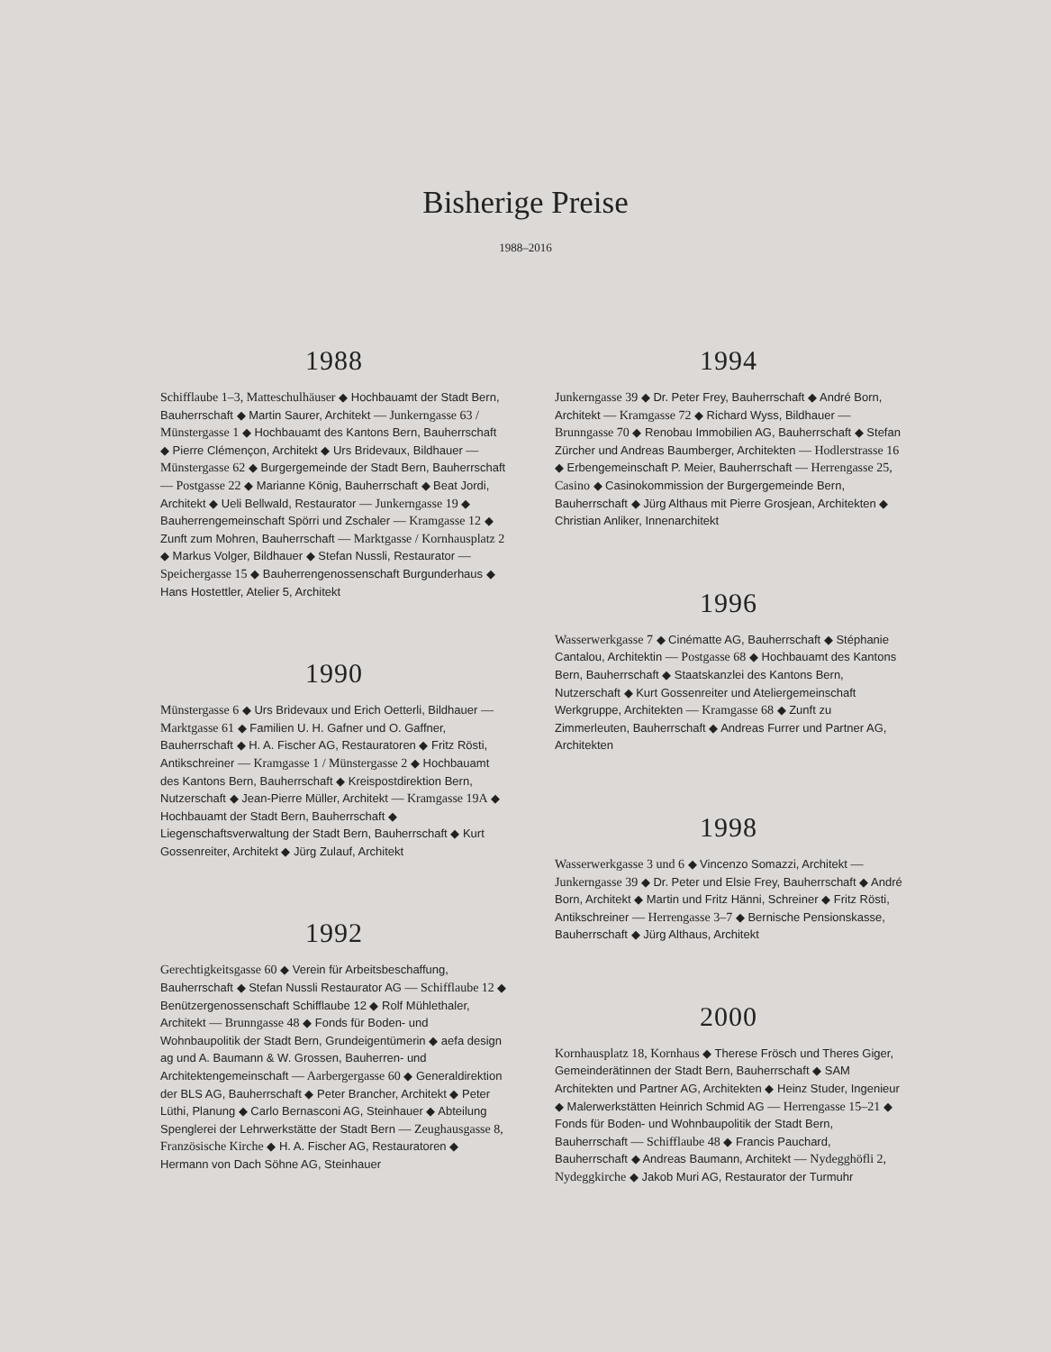Bisherige Preise
1988–2016
1988
Schifflaube 1–3, Matteschulhäuser ◆ Hochbauamt der Stadt Bern, Bauherrschaft ◆ Martin Saurer, Architekt — Junkerngasse 63 / Münstergasse 1 ◆ Hochbauamt des Kantons Bern, Bauherrschaft ◆ Pierre Clémençon, Architekt ◆ Urs Bridevaux, Bildhauer — Münstergasse 62 ◆ Burgergemeinde der Stadt Bern, Bauherrschaft — Postgasse 22 ◆ Marianne König, Bauherrschaft ◆ Beat Jordi, Architekt ◆ Ueli Bellwald, Restaurator — Junkerngasse 19 ◆ Bauherrengemeinschaft Spörri und Zschaler — Kramgasse 12 ◆ Zunft zum Mohren, Bauherrschaft — Marktgasse / Kornhausplatz 2 ◆ Markus Volger, Bildhauer ◆ Stefan Nussli, Restaurator — Speichergasse 15 ◆ Bauherrengenossenschaft Burgunderhaus ◆ Hans Hostettler, Atelier 5, Architekt
1990
Münstergasse 6 ◆ Urs Bridevaux und Erich Oetterli, Bildhauer — Marktgasse 61 ◆ Familien U. H. Gafner und O. Gaffner, Bauherrschaft ◆ H. A. Fischer AG, Restauratoren ◆ Fritz Rösti, Antikschreiner — Kramgasse 1 / Münstergasse 2 ◆ Hochbauamt des Kantons Bern, Bauherrschaft ◆ Kreispostdirektion Bern, Nutzerschaft ◆ Jean-Pierre Müller, Architekt — Kramgasse 19A ◆ Hochbauamt der Stadt Bern, Bauherrschaft ◆ Liegenschaftsverwaltung der Stadt Bern, Bauherrschaft ◆ Kurt Gossenreiter, Architekt ◆ Jürg Zulauf, Architekt
1992
Gerechtigkeitsgasse 60 ◆ Verein für Arbeitsbeschaffung, Bauherrschaft ◆ Stefan Nussli Restaurator AG — Schifflaube 12 ◆ Benützergenossenschaft Schifflaube 12 ◆ Rolf Mühlethaler, Architekt — Brunngasse 48 ◆ Fonds für Boden- und Wohnbaupolitik der Stadt Bern, Grundeigentümerin ◆ aefa design ag und A. Baumann & W. Grossen, Bauherren- und Architektengemeinschaft — Aarbergergasse 60 ◆ Generaldirektion der BLS AG, Bauherrschaft ◆ Peter Brancher, Architekt ◆ Peter Lüthi, Planung ◆ Carlo Bernasconi AG, Steinhauer ◆ Abteilung Spenglerei der Lehrwerkstätte der Stadt Bern — Zeughausgasse 8, Französische Kirche ◆ H. A. Fischer AG, Restauratoren ◆ Hermann von Dach Söhne AG, Steinhauer
1994
Junkerngasse 39 ◆ Dr. Peter Frey, Bauherrschaft ◆ André Born, Architekt — Kramgasse 72 ◆ Richard Wyss, Bildhauer — Brunngasse 70 ◆ Renobau Immobilien AG, Bauherrschaft ◆ Stefan Zürcher und Andreas Baumberger, Architekten — Hodlerstrasse 16 ◆ Erbengemeinschaft P. Meier, Bauherrschaft — Herrengasse 25, Casino ◆ Casinokommission der Burgergemeinde Bern, Bauherrschaft ◆ Jürg Althaus mit Pierre Grosjean, Architekten ◆ Christian Anliker, Innenarchitekt
1996
Wasserwerkgasse 7 ◆ Cinématte AG, Bauherrschaft ◆ Stéphanie Cantalou, Architektin — Postgasse 68 ◆ Hochbauamt des Kantons Bern, Bauherrschaft ◆ Staatskanzlei des Kantons Bern, Nutzerschaft ◆ Kurt Gossenreiter und Ateliergemeinschaft Werkgruppe, Architekten — Kramgasse 68 ◆ Zunft zu Zimmerleuten, Bauherrschaft ◆ Andreas Furrer und Partner AG, Architekten
1998
Wasserwerkgasse 3 und 6 ◆ Vincenzo Somazzi, Architekt — Junkerngasse 39 ◆ Dr. Peter und Elsie Frey, Bauherrschaft ◆ André Born, Architekt ◆ Martin und Fritz Hänni, Schreiner ◆ Fritz Rösti, Antikschreiner — Herrengasse 3–7 ◆ Bernische Pensionskasse, Bauherrschaft ◆ Jürg Althaus, Architekt
2000
Kornhausplatz 18, Kornhaus ◆ Therese Frösch und Theres Giger, Gemeinderätinnen der Stadt Bern, Bauherrschaft ◆ SAM Architekten und Partner AG, Architekten ◆ Heinz Studer, Ingenieur ◆ Malerwerkstätten Heinrich Schmid AG — Herrengasse 15–21 ◆ Fonds für Boden- und Wohnbaupolitik der Stadt Bern, Bauherrschaft — Schifflaube 48 ◆ Francis Pauchard, Bauherrschaft ◆ Andreas Baumann, Architekt — Nydegghöfli 2, Nydeggkirche ◆ Jakob Muri AG, Restaurator der Turmuhr